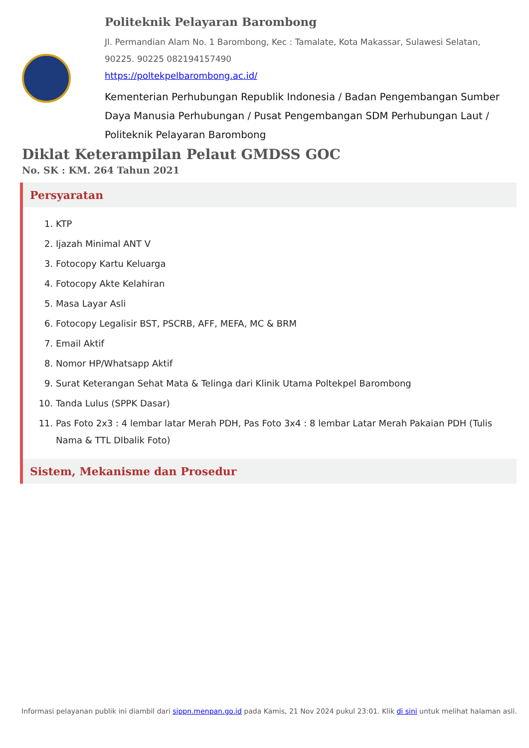Politeknik Pelayaran Barombong
Jl. Permandian Alam No. 1 Barombong, Kec : Tamalate, Kota Makassar, Sulawesi Selatan, 90225. 90225 082194157490
https://poltekpelbarombong.ac.id/
Kementerian Perhubungan Republik Indonesia / Badan Pengembangan Sumber Daya Manusia Perhubungan / Pusat Pengembangan SDM Perhubungan Laut / Politeknik Pelayaran Barombong
Diklat Keterampilan Pelaut GMDSS GOC
No. SK : KM. 264 Tahun 2021
Persyaratan
1. KTP
2. Ijazah Minimal ANT V
3. Fotocopy Kartu Keluarga
4. Fotocopy Akte Kelahiran
5. Masa Layar Asli
6. Fotocopy Legalisir BST, PSCRB, AFF, MEFA, MC & BRM
7. Email Aktif
8. Nomor HP/Whatsapp Aktif
9. Surat Keterangan Sehat Mata & Telinga dari Klinik Utama Poltekpel Barombong
10. Tanda Lulus (SPPK Dasar)
11. Pas Foto 2x3 : 4 lembar latar Merah PDH, Pas Foto 3x4 : 8 lembar Latar Merah Pakaian PDH (Tulis Nama & TTL DIbalik Foto)
Sistem, Mekanisme dan Prosedur
Informasi pelayanan publik ini diambil dari sippn.menpan.go.id pada Kamis, 21 Nov 2024 pukul 23:01. Klik di sini untuk melihat halaman asli.